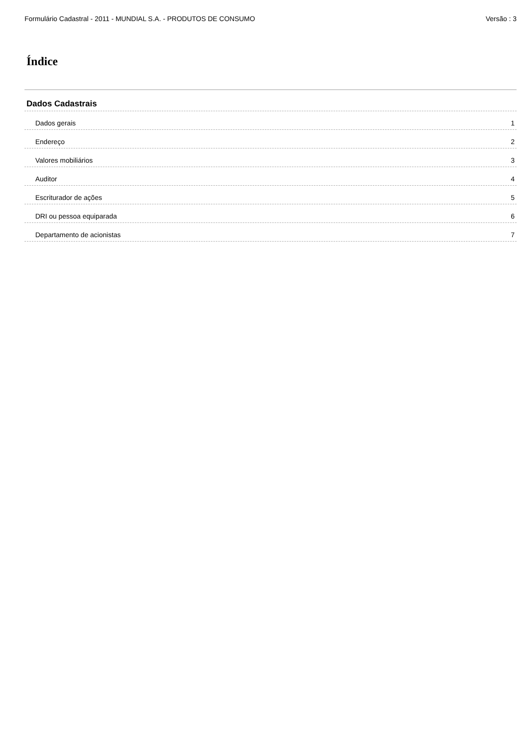Formulário Cadastral - 2011 - MUNDIAL S.A. - PRODUTOS DE CONSUMO Versão : 3
Índice
Dados Cadastrais
Dados gerais 1
Endereço 2
Valores mobiliários 3
Auditor 4
Escriturador de ações 5
DRI ou pessoa equiparada 6
Departamento de acionistas 7